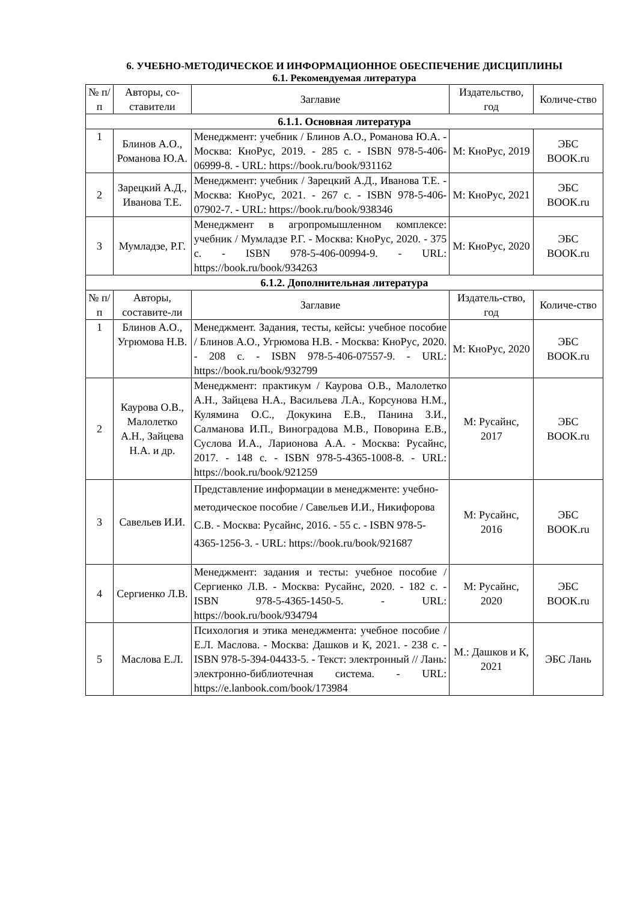6. УЧЕБНО-МЕТОДИЧЕСКОЕ И ИНФОРМАЦИОННОЕ ОБЕСПЕЧЕНИЕ ДИСЦИПЛИНЫ
6.1. Рекомендуемая литература
| № п/п | Авторы, со-ставители | Заглавие | Издательство, год | Количе-ство |
| --- | --- | --- | --- | --- |
| 6.1.1. Основная литература | | | | |
| 1 | Блинов А.О., Романова Ю.А. | Менеджмент: учебник / Блинов А.О., Романова Ю.А. - Москва: КноРус, 2019. - 285 с. - ISBN 978-5-406-06999-8. - URL: https://book.ru/book/931162 | М: КноРус, 2019 | ЭБС BOOK.ru |
| 2 | Зарецкий А.Д., Иванова Т.Е. | Менеджмент: учебник / Зарецкий А.Д., Иванова Т.Е. - Москва: КноРус, 2021. - 267 с. - ISBN 978-5-406-07902-7. - URL: https://book.ru/book/938346 | М: КноРус, 2021 | ЭБС BOOK.ru |
| 3 | Мумладзе, Р.Г. | Менеджмент в агропромышленном комплексе: учебник / Мумладзе Р.Г. - Москва: КноРус, 2020. - 375 с. - ISBN 978-5-406-00994-9. - URL: https://book.ru/book/934263 | М: КноРус, 2020 | ЭБС BOOK.ru |
| 6.1.2. Дополнительная литература | | | | |
| № п/ п | Авторы, составите-ли | Заглавие | Издатель-ство, год | Количе-ство |
| 1 | Блинов А.О., Угрюмова Н.В. | Менеджмент. Задания, тесты, кейсы: учебное пособие / Блинов А.О., Угрюмова Н.В. - Москва: КноРус, 2020. - 208 с. - ISBN 978-5-406-07557-9. - URL: https://book.ru/book/932799 | М: КноРус, 2020 | ЭБС BOOK.ru |
| 2 | Каурова О.В., Малолетко А.Н., Зайцева Н.А. и др. | Менеджмент: практикум / Каурова О.В., Малолетко А.Н., Зайцева Н.А., Васильева Л.А., Корсунова Н.М., Кулямина О.С., Докукина Е.В., Панина З.И., Салманова И.П., Виноградова М.В., Поворина Е.В., Суслова И.А., Ларионова А.А. - Москва: Русайнс, 2017. - 148 с. - ISBN 978-5-4365-1008-8. - URL: https://book.ru/book/921259 | М: Русайнс, 2017 | ЭБС BOOK.ru |
| 3 | Савельев И.И. | Представление информации в менеджменте: учебно-методическое пособие / Савельев И.И., Никифорова С.В. - Москва: Русайнс, 2016. - 55 с. - ISBN 978-5-4365-1256-3. - URL: https://book.ru/book/921687 | М: Русайнс, 2016 | ЭБС BOOK.ru |
| 4 | Сергиенко Л.В. | Менеджмент: задания и тесты: учебное пособие / Сергиенко Л.В. - Москва: Русайнс, 2020. - 182 с. - ISBN 978-5-4365-1450-5. - URL: https://book.ru/book/934794 | М: Русайнс, 2020 | ЭБС BOOK.ru |
| 5 | Маслова Е.Л. | Психология и этика менеджмента: учебное пособие / Е.Л. Маслова. - Москва: Дашков и К, 2021. - 238 с. - ISBN 978-5-394-04433-5. - Текст: электронный // Лань: электронно-библиотечная система. - URL: https://e.lanbook.com/book/173984 | М.: Дашков и К, 2021 | ЭБС Лань |